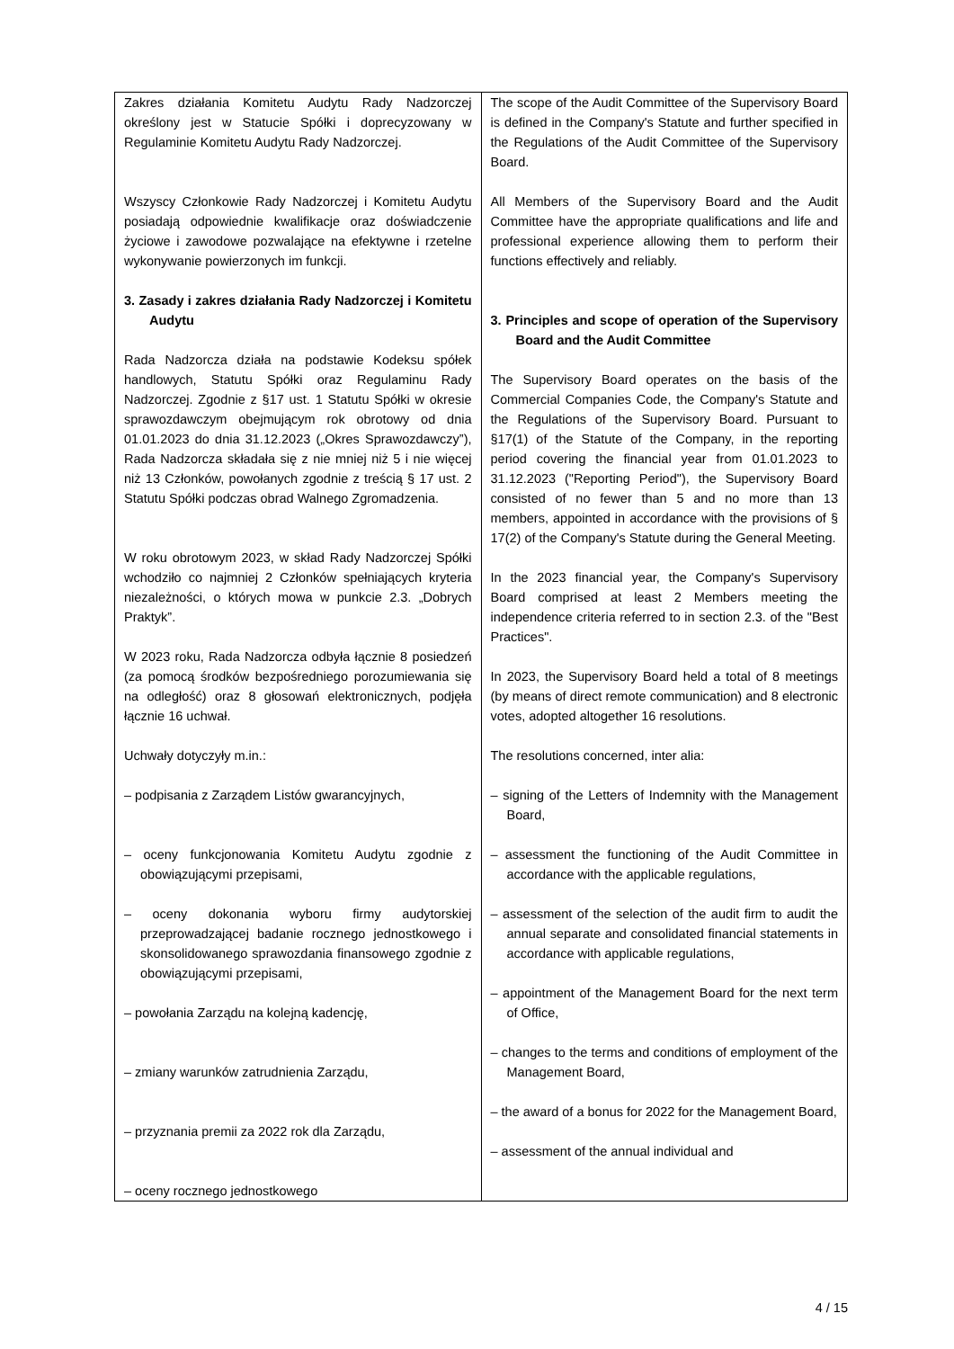| Zakres działania Komitetu Audytu Rady Nadzorczej określony jest w Statucie Spółki i doprecyzowany w Regulaminie Komitetu Audytu Rady Nadzorczej. Wszyscy Członkowie Rady Nadzorczej i Komitetu Audytu posiadają odpowiednie kwalifikacje oraz doświadczenie życiowe i zawodowe pozwalające na efektywne i rzetelne wykonywanie powierzonych im funkcji. 3. Zasady i zakres działania Rady Nadzorczej i Komitetu Audytu Rada Nadzorcza działa na podstawie Kodeksu spółek handlowych, Statutu Spółki oraz Regulaminu Rady Nadzorczej. Zgodnie z §17 ust. 1 Statutu Spółki w okresie sprawozdawczym obejmującym rok obrotowy od dnia 01.01.2023 do dnia 31.12.2023 („Okres Sprawozdawczy”), Rada Nadzorcza składała się z nie mniej niż 5 i nie więcej niż 13 Członków, powołanych zgodnie z treścią § 17 ust. 2 Statutu Spółki podczas obrad Walnego Zgromadzenia. W roku obrotowym 2023, w skład Rady Nadzorczej Spółki wchodziło co najmniej 2 Członków spełniających kryteria niezależności, o których mowa w punkcie 2.3. „Dobrych Praktyk”. W 2023 roku, Rada Nadzorcza odbyła łącznie 8 posiedzeń (za pomocą środków bezpośredniego porozumiewania się na odległość) oraz 8 głosowań elektronicznych, podjęła łącznie 16 uchwał. Uchwały dotyczyły m.in.: – podpisania z Zarządem Listów gwarancyjnych, – oceny funkcjonowania Komitetu Audytu zgodnie z obowiązującymi przepisami, – oceny dokonania wyboru firmy audytorskiej przeprowadzającej badanie rocznego jednostkowego i skonsolidowanego sprawozdania finansowego zgodnie z obowiązującymi przepisami, – powołania Zarządu na kolejną kadencję, – zmiany warunków zatrudnienia Zarządu, – przyznania premii za 2022 rok dla Zarządu, – oceny rocznego jednostkowego | The scope of the Audit Committee of the Supervisory Board is defined in the Company's Statute and further specified in the Regulations of the Audit Committee of the Supervisory Board. All Members of the Supervisory Board and the Audit Committee have the appropriate qualifications and life and professional experience allowing them to perform their functions effectively and reliably. 3. Principles and scope of operation of the Supervisory Board and the Audit Committee The Supervisory Board operates on the basis of the Commercial Companies Code, the Company's Statute and the Regulations of the Supervisory Board. Pursuant to §17(1) of the Statute of the Company, in the reporting period covering the financial year from 01.01.2023 to 31.12.2023 ("Reporting Period"), the Supervisory Board consisted of no fewer than 5 and no more than 13 members, appointed in accordance with the provisions of § 17(2) of the Company's Statute during the General Meeting. In the 2023 financial year, the Company's Supervisory Board comprised at least 2 Members meeting the independence criteria referred to in section 2.3. of the "Best Practices". In 2023, the Supervisory Board held a total of 8 meetings (by means of direct remote communication) and 8 electronic votes, adopted altogether 16 resolutions. The resolutions concerned, inter alia: – signing of the Letters of Indemnity with the Management Board, – assessment the functioning of the Audit Committee in accordance with the applicable regulations, – assessment of the selection of the audit firm to audit the annual separate and consolidated financial statements in accordance with applicable regulations, – appointment of the Management Board for the next term of Office, – changes to the terms and conditions of employment of the Management Board, – the award of a bonus for 2022 for the Management Board, – assessment of the annual individual and |
4 / 15